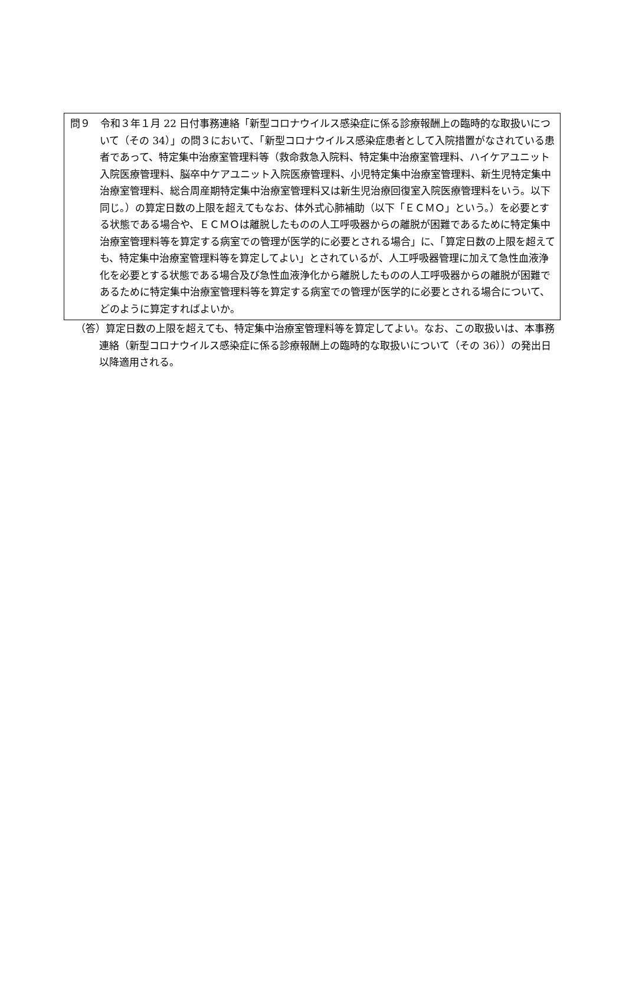問９　令和３年１月 22 日付事務連絡「新型コロナウイルス感染症に係る診療報酬上の臨時的な取扱いについて（その 34）」の問３において、「新型コロナウイルス感染症患者として入院措置がなされている患者であって、特定集中治療室管理料等（救命救急入院料、特定集中治療室管理料、ハイケアユニット入院医療管理料、脳卒中ケアユニット入院医療管理料、小児特定集中治療室管理料、新生児特定集中治療室管理料、総合周産期特定集中治療室管理料又は新生児治療回復室入院医療管理料をいう。以下同じ。）の算定日数の上限を超えてもなお、体外式心肺補助（以下「ＥＣＭＯ」という。）を必要とする状態である場合や、ＥＣＭＯは離脱したものの人工呼吸器からの離脱が困難であるために特定集中治療室管理料等を算定する病室での管理が医学的に必要とされる場合」に、「算定日数の上限を超えても、特定集中治療室管理料等を算定してよい」とされているが、人工呼吸器管理に加えて急性血液浄化を必要とする状態である場合及び急性血液浄化から離脱したものの人工呼吸器からの離脱が困難であるために特定集中治療室管理料等を算定する病室での管理が医学的に必要とされる場合について、どのように算定すればよいか。
（答）算定日数の上限を超えても、特定集中治療室管理料等を算定してよい。なお、この取扱いは、本事務連絡（新型コロナウイルス感染症に係る診療報酬上の臨時的な取扱いについて（その 36））の発出日以降適用される。